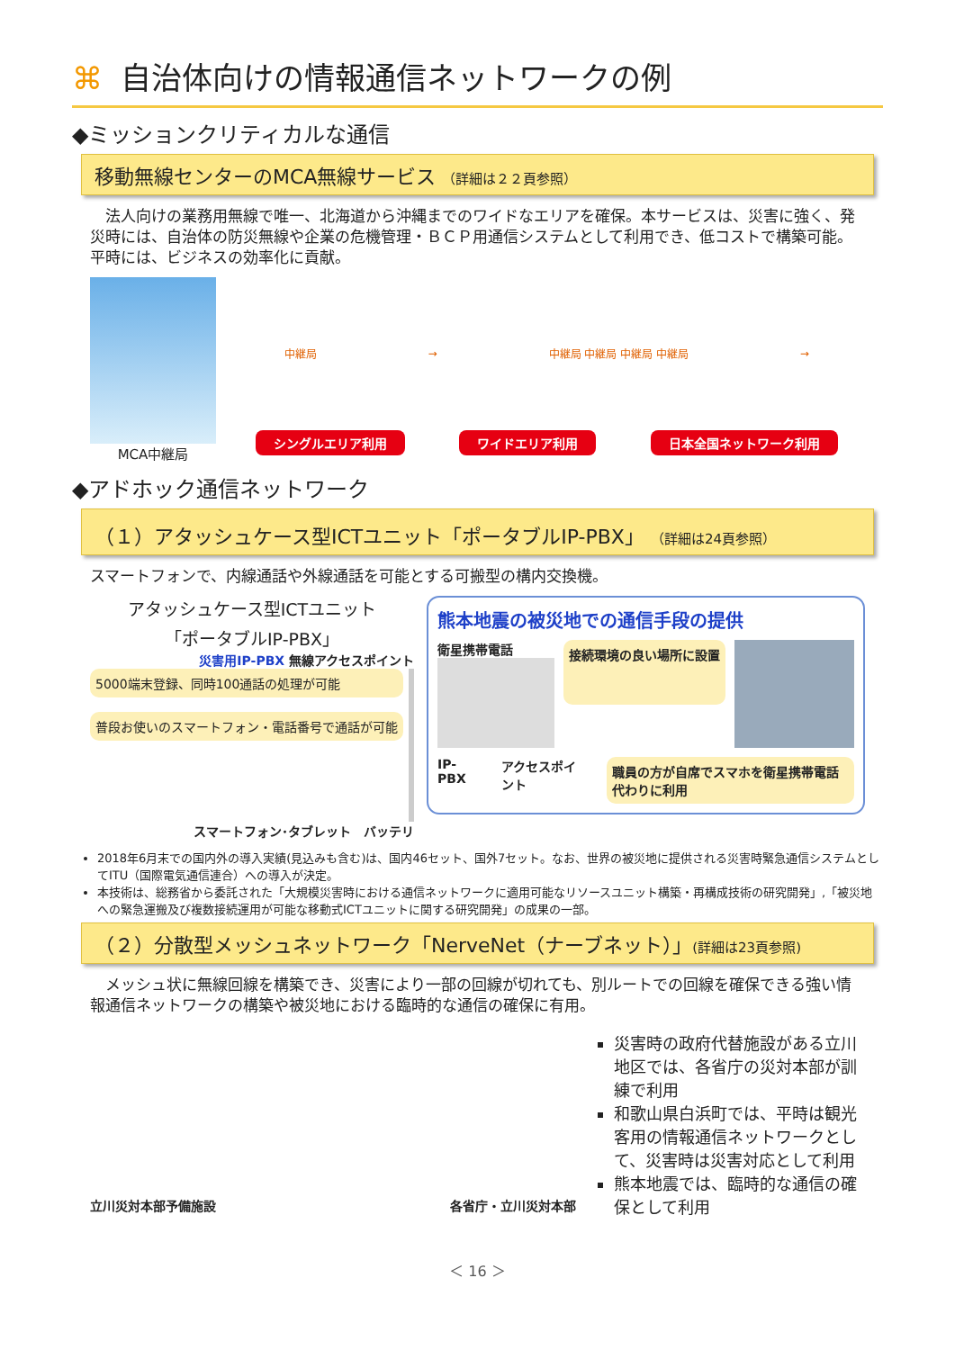⌘ 自治体向けの情報通信ネットワークの例
◆ミッションクリティカルな通信
移動無線センターのMCA無線サービス （詳細は２２頁参照）
　法人向けの業務用無線で唯一、北海道から沖縄までのワイドなエリアを確保。本サービスは、災害に強く、発災時には、自治体の防災無線や企業の危機管理・ＢＣＰ用通信システムとして利用でき、低コストで構築可能。平時には、ビジネスの効率化に貢献。
MCA中継局
中継局 → 中継局 中継局 中継局 中継局 →
シングルエリア利用 ワイドエリア利用 日本全国ネットワーク利用
◆アドホック通信ネットワーク
（１）アタッシュケース型ICTユニット「ポータブルIP-PBX」 （詳細は24頁参照）
スマートフォンで、内線通話や外線通話を可能とする可搬型の構内交換機。
アタッシュケース型ICTユニット
「ポータブルIP-PBX」
災害用IP-PBX 無線アクセスポイント
5000端末登録、同時100通話の処理が可能
普段お使いのスマートフォン・電話番号で通話が可能
スマートフォン･タブレット　バッテリ
熊本地震の被災地での通信手段の提供
衛星携帯電話
接続環境の良い場所に設置
IP-PBX アクセスポイント 職員の方が自席でスマホを衛星携帯電話代わりに利用
2018年6月末での国内外の導入実績(見込みも含む)は、国内46セット、国外7セット。なお、世界の被災地に提供される災害時緊急通信システムとしてITU（国際電気通信連合）への導入が決定。
本技術は、総務省から委託された「大規模災害時における通信ネットワークに適用可能なリソースユニット構築・再構成技術の研究開発」,「被災地への緊急運搬及び複数接続運用が可能な移動式ICTユニットに関する研究開発」の成果の一部。
（２）分散型メッシュネットワーク「NerveNet（ナーブネット）」(詳細は23頁参照)
　メッシュ状に無線回線を構築でき、災害により一部の回線が切れても、別ルートでの回線を確保できる強い情報通信ネットワークの構築や被災地における臨時的な通信の確保に有用。
立川災対本部予備施設 各省庁・立川災対本部
災害時の政府代替施設がある立川地区では、各省庁の災対本部が訓練で利用
和歌山県白浜町では、平時は観光客用の情報通信ネットワークとして、災害時は災害対応として利用
熊本地震では、臨時的な通信の確保として利用
＜ 16 ＞